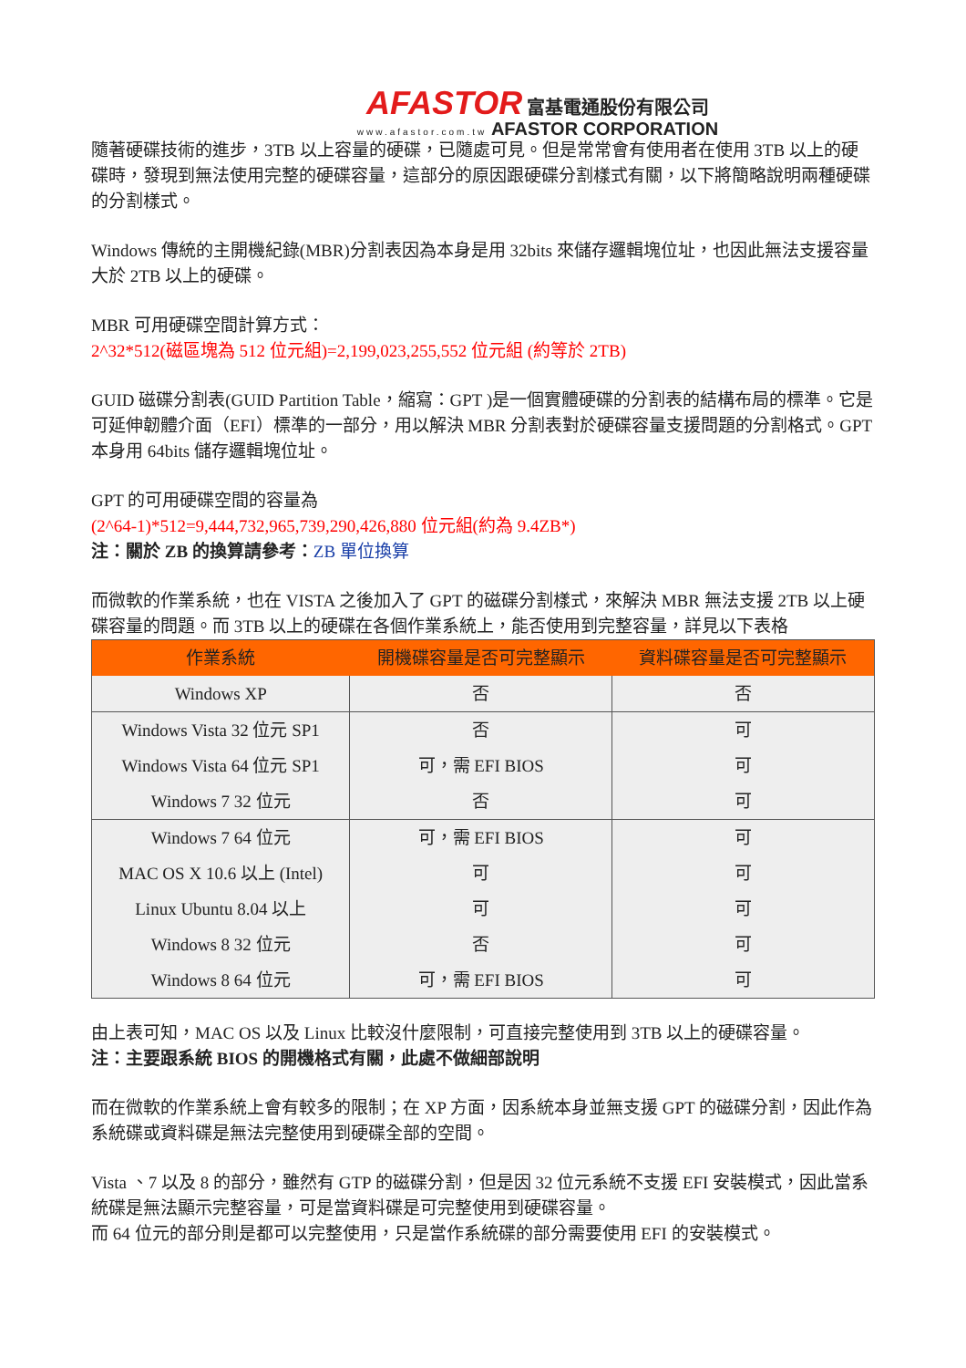AFASTOR 富基電通股份有限公司
www.afastor.com.tw AFASTOR CORPORATION
隨著硬碟技術的進步，3TB 以上容量的硬碟，已隨處可見。但是常常會有使用者在使用 3TB 以上的硬碟時，發現到無法使用完整的硬碟容量，這部分的原因跟硬碟分割樣式有關，以下將簡略說明兩種硬碟的分割樣式。
Windows 傳統的主開機紀錄(MBR)分割表因為本身是用 32bits 來儲存邏輯塊位址，也因此無法支援容量大於 2TB 以上的硬碟。
MBR 可用硬碟空間計算方式：
2^32*512(磁區塊為 512 位元組)=2,199,023,255,552 位元組 (約等於 2TB)
GUID 磁碟分割表(GUID Partition Table，縮寫：GPT )是一個實體硬碟的分割表的結構布局的標準。它是可延伸韌體介面（EFI）標準的一部分，用以解決 MBR 分割表對於硬碟容量支援問題的分割格式。GPT 本身用 64bits 儲存邏輯塊位址。
GPT 的可用硬碟空間的容量為
(2^64-1)*512=9,444,732,965,739,290,426,880 位元組(約為 9.4ZB*)
注：關於 ZB 的換算請參考：ZB 單位換算
而微軟的作業系統，也在 VISTA 之後加入了 GPT 的磁碟分割樣式，來解決 MBR 無法支援 2TB 以上硬碟容量的問題。而 3TB 以上的硬碟在各個作業系統上，能否使用到完整容量，詳見以下表格
| 作業系統 | 開機碟容量是否可完整顯示 | 資料碟容量是否可完整顯示 |
| --- | --- | --- |
| Windows XP | 否 | 否 |
| Windows Vista 32 位元 SP1 | 否 | 可 |
| Windows Vista 64 位元 SP1 | 可，需 EFI BIOS | 可 |
| Windows 7 32 位元 | 否 | 可 |
| Windows 7 64 位元 | 可，需 EFI BIOS | 可 |
| MAC OS X 10.6 以上 (Intel) | 可 | 可 |
| Linux Ubuntu 8.04 以上 | 可 | 可 |
| Windows 8 32 位元 | 否 | 可 |
| Windows 8 64 位元 | 可，需 EFI BIOS | 可 |
由上表可知，MAC OS 以及 Linux 比較沒什麼限制，可直接完整使用到 3TB 以上的硬碟容量。
注：主要跟系統 BIOS 的開機格式有關，此處不做細部說明
而在微軟的作業系統上會有較多的限制；在 XP 方面，因系統本身並無支援 GPT 的磁碟分割，因此作為系統碟或資料碟是無法完整使用到硬碟全部的空間。
Vista 、7 以及 8 的部分，雖然有 GTP 的磁碟分割，但是因 32 位元系統不支援 EFI 安裝模式，因此當系統碟是無法顯示完整容量，可是當資料碟是可完整使用到硬碟容量。
而 64 位元的部分則是都可以完整使用，只是當作系統碟的部分需要使用 EFI 的安裝模式。